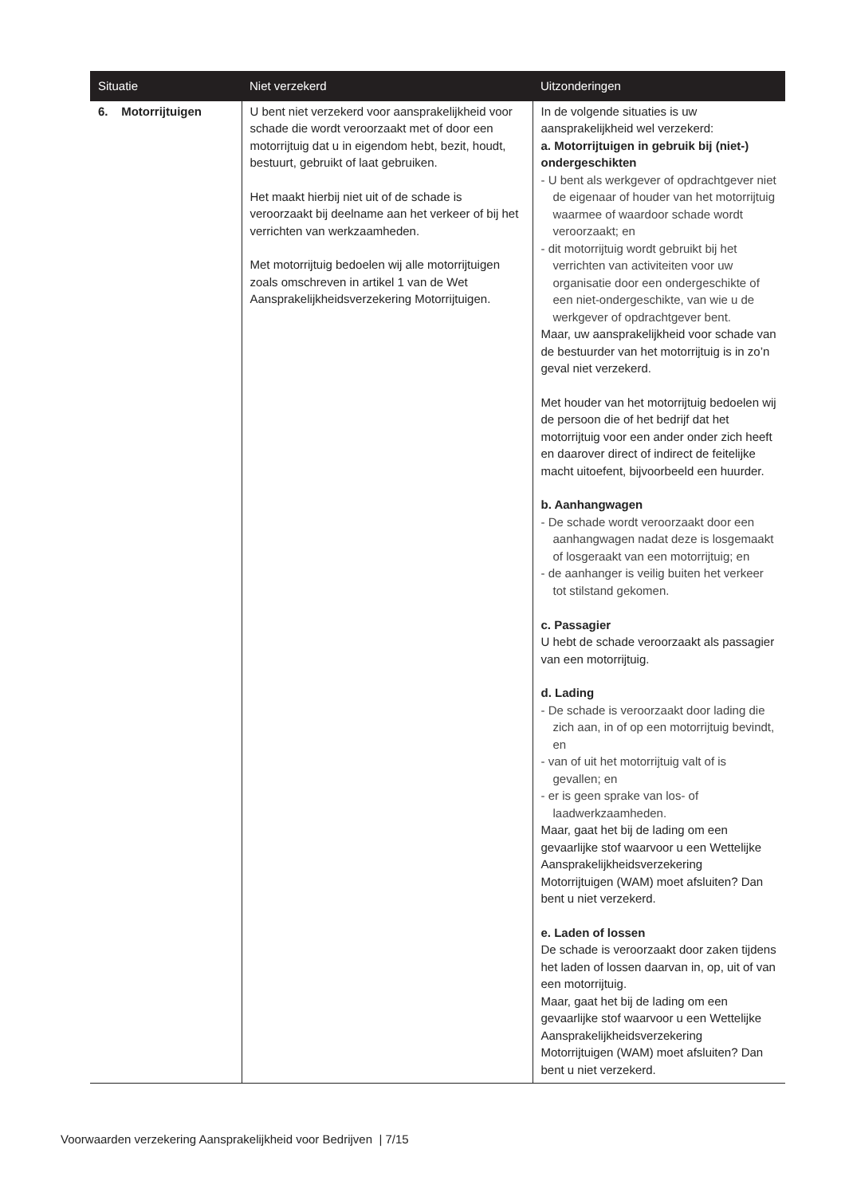| Situatie | Niet verzekerd | Uitzonderingen |
| --- | --- | --- |
| 6. Motorrijtuigen | U bent niet verzekerd voor aansprakelijkheid voor schade die wordt veroorzaakt met of door een motorrijtuig dat u in eigendom hebt, bezit, houdt, bestuurt, gebruikt of laat gebruiken. Het maakt hierbij niet uit of de schade is veroorzaakt bij deelname aan het verkeer of bij het verrichten van werkzaamheden. Met motorrijtuig bedoelen wij alle motorrijtuigen zoals omschreven in artikel 1 van de Wet Aansprakelijkheidsverzekering Motorrijtuigen. | In de volgende situaties is uw aansprakelijkheid wel verzekerd: a. Motorrijtuigen in gebruik bij (niet-) ondergeschikten - U bent als werkgever of opdrachtgever niet de eigenaar of houder van het motorrijtuig waarmee of waardoor schade wordt veroorzaakt; en - dit motorrijtuig wordt gebruikt bij het verrichten van activiteiten voor uw organisatie door een ondergeschikte of een niet-ondergeschikte, van wie u de werkgever of opdrachtgever bent. Maar, uw aansprakelijkheid voor schade van de bestuurder van het motorrijtuig is in zo’n geval niet verzekerd. Met houder van het motorrijtuig bedoelen wij de persoon die of het bedrijf dat het motorrijtuig voor een ander onder zich heeft en daarover direct of indirect de feitelijke macht uitoefent, bijvoorbeeld een huurder. b. Aanhangwagen - De schade wordt veroorzaakt door een aanhangwagen nadat deze is losgemaakt of losgeraakt van een motorrijtuig; en - de aanhanger is veilig buiten het verkeer tot stilstand gekomen. c. Passagier U hebt de schade veroorzaakt als passagier van een motorrijtuig. d. Lading - De schade is veroorzaakt door lading die zich aan, in of op een motorrijtuig bevindt, en - van of uit het motorrijtuig valt of is gevallen; en - er is geen sprake van los- of laadwerkzaamheden. Maar, gaat het bij de lading om een gevaarlijke stof waarvoor u een Wettelijke Aansprakelijkheidsverzekering Motorrijtuigen (WAM) moet afsluiten? Dan bent u niet verzekerd. e. Laden of lossen De schade is veroorzaakt door zaken tijdens het laden of lossen daarvan in, op, uit of van een motorrijtuig. Maar, gaat het bij de lading om een gevaarlijke stof waarvoor u een Wettelijke Aansprakelijkheidsverzekering Motorrijtuigen (WAM) moet afsluiten? Dan bent u niet verzekerd. |
Voorwaarden verzekering Aansprakelijkheid voor Bedrijven | 7/15